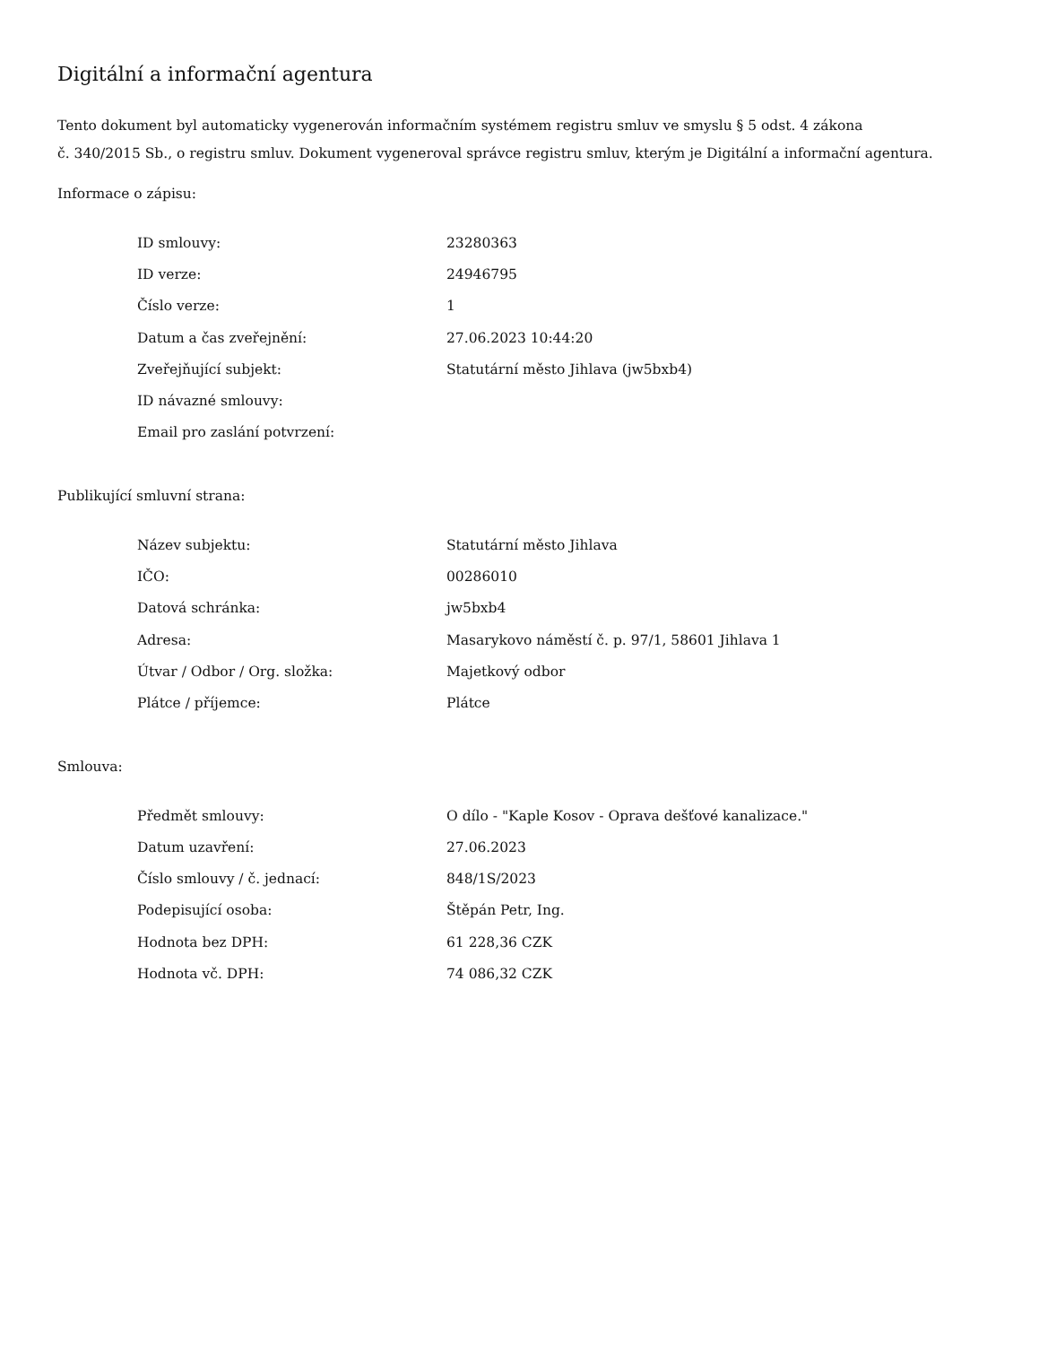Digitální a informační agentura
Tento dokument byl automaticky vygenerován informačním systémem registru smluv ve smyslu § 5 odst. 4 zákona
č. 340/2015 Sb., o registru smluv. Dokument vygeneroval správce registru smluv, kterým je Digitální a informační agentura.
Informace o zápisu:
| ID smlouvy: | 23280363 |
| ID verze: | 24946795 |
| Číslo verze: | 1 |
| Datum a čas zveřejnění: | 27.06.2023 10:44:20 |
| Zveřejňující subjekt: | Statutární město Jihlava (jw5bxb4) |
| ID návazné smlouvy: | |
| Email pro zaslání potvrzení: | |
Publikující smluvní strana:
| Název subjektu: | Statutární město Jihlava |
| IČO: | 00286010 |
| Datová schránka: | jw5bxb4 |
| Adresa: | Masarykovo náměstí č. p. 97/1, 58601 Jihlava 1 |
| Útvar / Odbor / Org. složka: | Majetkový odbor |
| Plátce / příjemce: | Plátce |
Smlouva:
| Předmět smlouvy: | O dílo - "Kaple Kosov - Oprava dešťové kanalizace." |
| Datum uzavření: | 27.06.2023 |
| Číslo smlouvy / č. jednací: | 848/1S/2023 |
| Podepisující osoba: | Štěpán Petr, Ing. |
| Hodnota bez DPH: | 61 228,36 CZK |
| Hodnota vč. DPH: | 74 086,32 CZK |